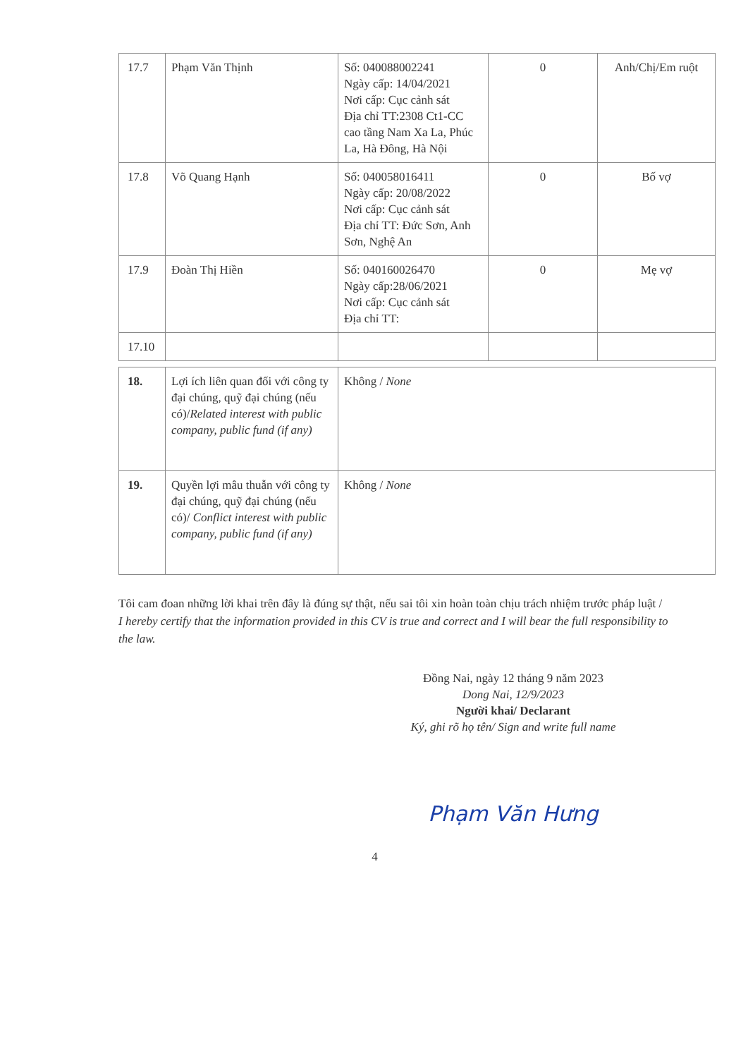| 17.7 | Phạm Văn Thịnh | Số: 040088002241 Ngày cấp: 14/04/2021 Nơi cấp: Cục cảnh sát Địa chỉ TT:2308 Ct1-CC cao tầng Nam Xa La, Phúc La, Hà Đông, Hà Nội | 0 | Anh/Chị/Em ruột |
| 17.8 | Võ Quang Hạnh | Số: 040058016411 Ngày cấp: 20/08/2022 Nơi cấp: Cục cảnh sát Địa chỉ TT: Đức Sơn, Anh Sơn, Nghệ An | 0 | Bố vợ |
| 17.9 | Đoàn Thị Hiền | Số: 040160026470 Ngày cấp:28/06/2021 Nơi cấp: Cục cảnh sát Địa chỉ TT: | 0 | Mẹ vợ |
| 17.10 | | | | |
| 18. | Lợi ích liên quan đối với công ty đại chúng, quỹ đại chúng (nếu có)/ Related interest with public company, public fund (if any) | Không / None |
| 19. | Quyền lợi mâu thuẫn với công ty đại chúng, quỹ đại chúng (nếu có)/ Conflict interest with public company, public fund (if any) | Không / None |
Tôi cam đoan những lời khai trên đây là đúng sự thật, nếu sai tôi xin hoàn toàn chịu trách nhiệm trước pháp luật / I hereby certify that the information provided in this CV is true and correct and I will bear the full responsibility to the law.
Đồng Nai, ngày 12 tháng 9 năm 2023
Dong Nai, 12/9/2023
Người khai/ Declarant
Ký, ghi rõ họ tên/ Sign and write full name
Phạm Văn Hưng
4